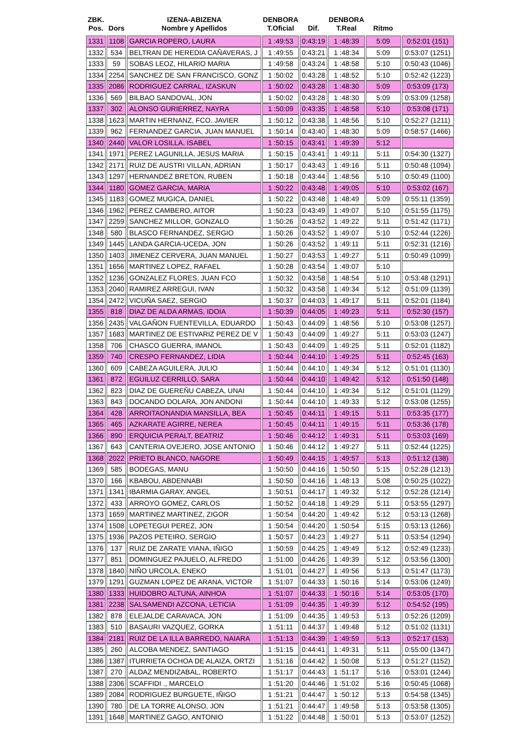| ZBK. Pos. | Dors | IZENA-ABIZENA Nombre y Apellidos | DENBORA T.Oficial | Dif. | DENBORA T.Real | Ritmo | |
| --- | --- | --- | --- | --- | --- | --- | --- |
| 1331 | 1108 | GARCIA ROPERO, LAURA | 1 :49:53 | 0:43:19 | 1 :48:39 | 5:09 | 0:52:01 (151) |
| 1332 | 534 | BELTRAN DE HEREDIA CAÑAVERAS, J | 1 :49:55 | 0:43:21 | 1 :48:34 | 5:09 | 0:53:07 (1251) |
| 1333 | 59 | SOBAS LEOZ, HILARIO MARIA | 1 :49:58 | 0:43:24 | 1 :48:58 | 5:10 | 0:50:43 (1046) |
| 1334 | 2254 | SANCHEZ DE SAN FRANCISCO, GONZ | 1 :50:02 | 0:43:28 | 1 :48:52 | 5:10 | 0:52:42 (1223) |
| 1335 | 2086 | RODRIGUEZ CARRAL, IZASKUN | 1 :50:02 | 0:43:28 | 1 :48:30 | 5:09 | 0:53:09 (173) |
| 1336 | 569 | BILBAO SANDOVAL, JON | 1 :50:02 | 0:43:28 | 1 :48:30 | 5:09 | 0:53:09 (1258) |
| 1337 | 302 | ALONSO GURIERREZ, NAYRA | 1 :50:09 | 0:43:35 | 1 :48:58 | 5:10 | 0:53:08 (171) |
| 1338 | 1623 | MARTIN HERNANZ, FCO. JAVIER | 1 :50:12 | 0:43:38 | 1 :48:56 | 5:10 | 0:52:27 (1211) |
| 1339 | 962 | FERNANDEZ GARCIA, JUAN MANUEL | 1 :50:14 | 0:43:40 | 1 :48:30 | 5:09 | 0:58:57 (1466) |
| 1340 | 2440 | VALOR LOSILLA, ISABEL | 1 :50:15 | 0:43:41 | 1 :49:39 | 5:12 | |
| 1341 | 1971 | PEREZ LAGUNILLA, JESUS MARIA | 1 :50:15 | 0:43:41 | 1 :49:11 | 5:11 | 0:54:30 (1327) |
| 1342 | 2171 | RUIZ DE AUSTRI VILLAN, ADRIAN | 1 :50:17 | 0:43:43 | 1 :49:16 | 5:11 | 0:50:48 (1094) |
| 1343 | 1297 | HERNANDEZ BRETON, RUBEN | 1 :50:18 | 0:43:44 | 1 :48:56 | 5:10 | 0:50:49 (1100) |
| 1344 | 1180 | GOMEZ GARCIA, MARIA | 1 :50:22 | 0:43:48 | 1 :49:05 | 5:10 | 0:53:02 (167) |
| 1345 | 1183 | GOMEZ MUGICA, DANIEL | 1 :50:22 | 0:43:48 | 1 :48:49 | 5:09 | 0:55:11 (1359) |
| 1346 | 1962 | PEREZ CAMBERO, AITOR | 1 :50:23 | 0:43:49 | 1 :49:07 | 5:10 | 0:51:55 (1175) |
| 1347 | 2259 | SANCHEZ MILLOR, GONZALO | 1 :50:26 | 0:43:52 | 1 :49:22 | 5:11 | 0:51:42 (1171) |
| 1348 | 580 | BLASCO FERNANDEZ, SERGIO | 1 :50:26 | 0:43:52 | 1 :49:07 | 5:10 | 0:52:44 (1226) |
| 1349 | 1445 | LANDA GARCIA-UCEDA, JON | 1 :50:26 | 0:43:52 | 1 :49:11 | 5:11 | 0:52:31 (1216) |
| 1350 | 1403 | JIMENEZ CERVERA, JUAN MANUEL | 1 :50:27 | 0:43:53 | 1 :49:27 | 5:11 | 0:50:49 (1099) |
| 1351 | 1656 | MARTINEZ LOPEZ, RAFAEL | 1 :50:28 | 0:43:54 | 1 :49:07 | 5:10 | |
| 1352 | 1236 | GONZALEZ FLORES, JUAN FCO | 1 :50:32 | 0:43:58 | 1 :48:54 | 5:10 | 0:53:48 (1291) |
| 1353 | 2040 | RAMIREZ ARREGUI, IVAN | 1 :50:32 | 0:43:58 | 1 :49:34 | 5:12 | 0:51:09 (1139) |
| 1354 | 2472 | VICUÑA SAEZ, SERGIO | 1 :50:37 | 0:44:03 | 1 :49:17 | 5:11 | 0:52:01 (1184) |
| 1355 | 818 | DIAZ DE ALDA ARMAS, IDOIA | 1 :50:39 | 0:44:05 | 1 :49:23 | 5:11 | 0:52:30 (157) |
| 1356 | 2435 | VALGAÑON FUENTEVILLA, EDUARDO | 1 :50:43 | 0:44:09 | 1 :48:56 | 5:10 | 0:53:08 (1257) |
| 1357 | 1683 | MARTINEZ DE ESTIVARIZ PEREZ DE V | 1 :50:43 | 0:44:09 | 1 :49:27 | 5:11 | 0:53:03 (1247) |
| 1358 | 706 | CHASCO GUERRA, IMANOL | 1 :50:43 | 0:44:09 | 1 :49:25 | 5:11 | 0:52:01 (1182) |
| 1359 | 740 | CRESPO FERNANDEZ, LIDIA | 1 :50:44 | 0:44:10 | 1 :49:25 | 5:11 | 0:52:45 (163) |
| 1360 | 609 | CABEZA AGUILERA, JULIO | 1 :50:44 | 0:44:10 | 1 :49:34 | 5:12 | 0:51:01 (1130) |
| 1361 | 872 | EGUILUZ CERRILLO, SARA | 1 :50:44 | 0:44:10 | 1 :49:42 | 5:12 | 0:51:50 (148) |
| 1362 | 823 | DIAZ DE GUEREÑU CABEZA, UNAI | 1 :50:44 | 0:44:10 | 1 :49:34 | 5:12 | 0:51:01 (1129) |
| 1363 | 843 | DOCANDO DOLARA, JON ANDONI | 1 :50:44 | 0:44:10 | 1 :49:33 | 5:12 | 0:53:08 (1255) |
| 1364 | 428 | ARROITAONANDIA MANSILLA, BEA | 1 :50:45 | 0:44:11 | 1 :49:15 | 5:11 | 0:53:35 (177) |
| 1365 | 465 | AZKARATE AGIRRE, NEREA | 1 :50:45 | 0:44:11 | 1 :49:15 | 5:11 | 0:53:36 (178) |
| 1366 | 890 | ERQUICIA PERALT, BEATRIZ | 1 :50:46 | 0:44:12 | 1 :49:31 | 5:11 | 0:53:03 (169) |
| 1367 | 643 | CANTERIA OVEJERO, JOSE ANTONIO | 1 :50:46 | 0:44:12 | 1 :49:27 | 5:11 | 0:52:44 (1225) |
| 1368 | 2022 | PRIETO BLANCO, NAGORE | 1 :50:49 | 0:44:15 | 1 :49:57 | 5:13 | 0:51:12 (138) |
| 1369 | 585 | BODEGAS, MANU | 1 :50:50 | 0:44:16 | 1 :50:50 | 5:15 | 0:52:28 (1213) |
| 1370 | 166 | KBABOU, ABDENNABI | 1 :50:50 | 0:44:16 | 1 :48:13 | 5:08 | 0:50:25 (1022) |
| 1371 | 1341 | IBARMIA GARAY, ANGEL | 1 :50:51 | 0:44:17 | 1 :49:32 | 5:12 | 0:52:28 (1214) |
| 1372 | 433 | ARROYO GOMEZ, CARLOS | 1 :50:52 | 0:44:18 | 1 :49:29 | 5:11 | 0:53:55 (1297) |
| 1373 | 1659 | MARTINEZ MARTINEZ, ZIGOR | 1 :50:54 | 0:44:20 | 1 :49:42 | 5:12 | 0:53:13 (1268) |
| 1374 | 1508 | LOPETEGUI PEREZ, JON | 1 :50:54 | 0:44:20 | 1 :50:54 | 5:15 | 0:53:13 (1266) |
| 1375 | 1936 | PAZOS PETEIRO, SERGIO | 1 :50:57 | 0:44:23 | 1 :49:27 | 5:11 | 0:53:54 (1294) |
| 1376 | 137 | RUIZ DE ZARATE VIANA, IÑIGO | 1 :50:59 | 0:44:25 | 1 :49:49 | 5:12 | 0:52:49 (1233) |
| 1377 | 851 | DOMINGUEZ PAJUELO, ALFREDO | 1 :51:00 | 0:44:26 | 1 :49:39 | 5:12 | 0:53:56 (1300) |
| 1378 | 1840 | NIÑO URCOLA, ENEKO | 1 :51:01 | 0:44:27 | 1 :49:56 | 5:13 | 0:51:47 (1173) |
| 1379 | 1291 | GUZMAN LOPEZ DE ARANA, VICTOR | 1 :51:07 | 0:44:33 | 1 :50:16 | 5:14 | 0:53:06 (1249) |
| 1380 | 1333 | HUIDOBRO ALTUNA, AINHOA | 1 :51:07 | 0:44:33 | 1 :50:16 | 5:14 | 0:53:05 (170) |
| 1381 | 2238 | SALSAMENDI AZCONA, LETICIA | 1 :51:09 | 0:44:35 | 1 :49:39 | 5:12 | 0:54:52 (195) |
| 1382 | 878 | ELEJALDE CARAVACA, JON | 1 :51:09 | 0:44:35 | 1 :49:53 | 5:13 | 0:52:26 (1209) |
| 1383 | 510 | BASAURI VAZQUEZ, GORKA | 1 :51:11 | 0:44:37 | 1 :49:48 | 5:12 | 0:51:02 (1131) |
| 1384 | 2181 | RUIZ DE LA ILLA BARREDO, NAIARA | 1 :51:13 | 0:44:39 | 1 :49:59 | 5:13 | 0:52:17 (153) |
| 1385 | 260 | ALCOBA MENDEZ, SANTIAGO | 1 :51:15 | 0:44:41 | 1 :49:31 | 5:11 | 0:55:00 (1347) |
| 1386 | 1387 | ITURRIETA OCHOA DE ALAIZA, ORTZI | 1 :51:16 | 0:44:42 | 1 :50:08 | 5:13 | 0:51:27 (1152) |
| 1387 | 270 | ALDAZ MENDIZABAL, ROBERTO | 1 :51:17 | 0:44:43 | 1 :51:17 | 5:16 | 0:53:01 (1244) |
| 1388 | 2306 | SCAFFIDI ., MARCELO | 1 :51:20 | 0:44:46 | 1 :51:02 | 5:16 | 0:50:45 (1068) |
| 1389 | 2084 | RODRIGUEZ BURGUETE, IÑIGO | 1 :51:21 | 0:44:47 | 1 :50:12 | 5:13 | 0:54:58 (1345) |
| 1390 | 780 | DE LA TORRE ALONSO, JON | 1 :51:21 | 0:44:47 | 1 :49:58 | 5:13 | 0:53:58 (1305) |
| 1391 | 1648 | MARTINEZ GAGO, ANTONIO | 1 :51:22 | 0:44:48 | 1 :50:01 | 5:13 | 0:53:07 (1252) |